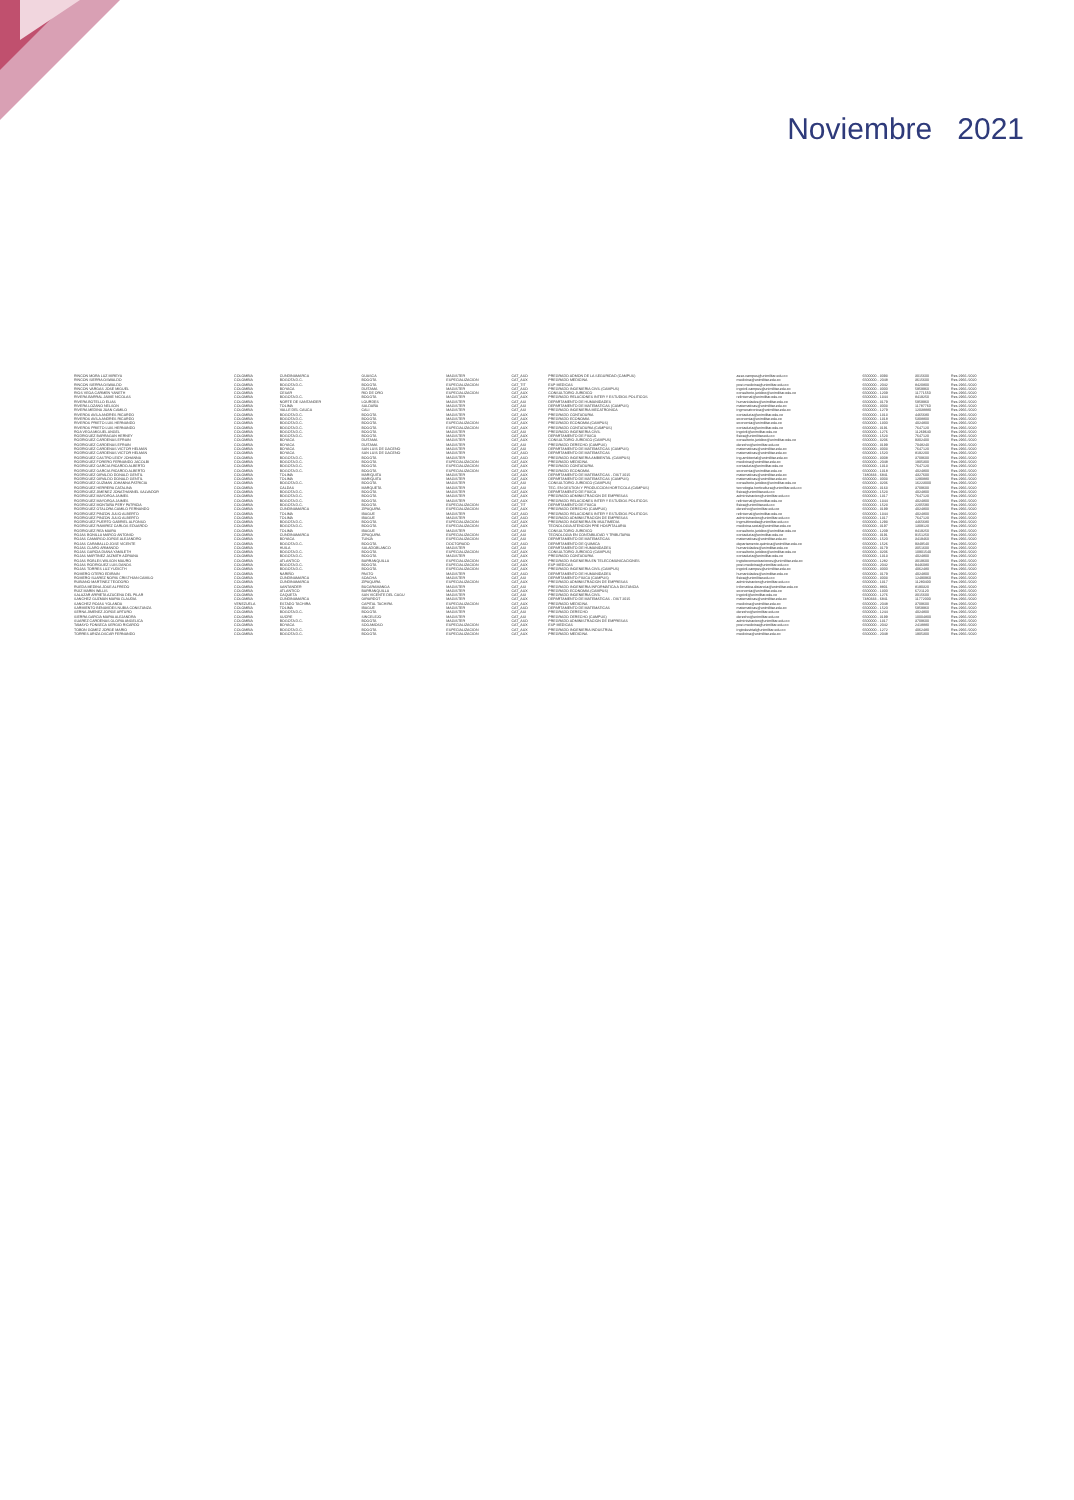Noviembre 2021
| RINCON MORA LUZ MIREYA | COLOMBIA | CUNDINAMARCA | GUASCA | MAGISTER | CAT_ASO | PREGRADO ADMON DE LA SEGURIDAD (CAMPUS) | asso.campus@unimilitar.edu.co | 6500000 - 3093 | 3015600 | Res 2966 /2020 |
| RINCON SIERRA OSWALDO | COLOMBIA | BOGOTA D.C. | BOGOTA | ESPECIALIZACION | CAT_AUX | PREGRADO MEDICINA | medicina@unimilitar.edu.co | 6500000 - 2048 | 3615600 | Res 2966 /2020 |
| RINCON SIERRA OSWALDO | COLOMBIA | BOGOTA D.C. | BOGOTA | ESPECIALIZACION | CAT_TIT | ESP MEDICAS | post.medicina@unimilitar.edu.co | 6500000 - 2042 | 8420800 | Res 2966 /2020 |
| RINCON VARGAS JOSE MIGUEL | COLOMBIA | BOYACA | DUITAMA | MAGISTER | CAT_ASO | PREGRADO INGENIERIA CIVIL (CAMPUS) | ingcivil.campus@unimilitar.edu.co | 6500000 - 3000 | 5959960 | Res 2966 /2020 |
| RIOS VEGA CARMEN YANETH | COLOMBIA | CESAR | RIO DE ORO | ESPECIALIZACION | CAT_AUX | CONSULTORIO JURIDICO | consultorio.juridico@unimilitar.edu.co | 6500000 - 1209 | 11771550 | Res 2966 /2020 |
| RIVERA BARRAL JAIME NICOLAS | COLOMBIA | BOGOTA D.C. | BOGOTA | MAGISTER | CAT_AUX | PREGRADO RELACIONES INTER Y ESTUDIOS POLITICOS | relinternal@unimilitar.edu.co | 6500000 - 1344 | 8419250 | Res 2966 /2020 |
| RIVERA BOTELLO ELIAS | COLOMBIA | NORTE DE SANTANDER | LOURDES | MAGISTER | CAT_ASI | DEPARTAMENTO DE HUMANIDADES | humanidades@unimilitar.edu.co | 6500000 - 3179 | 5959960 | Res 2966 /2020 |
| RIVERA LOZANO NELSON | COLOMBIA | TOLIMA | SALDAÑA | MAGISTER | CAT_ASI | DEPARTAMENTO DE MATEMATICAS (CAMPUS) | matematicas@unimilitar.edu.co | 6500000 - 3003 | 11787760 | Res 2966 /2020 |
| RIVERA MEDINA JUAN CAMILO | COLOMBIA | VALLE DEL CAUCA | CALI | MAGISTER | CAT_ASI | PREGRADO INGENIERIA MECATRONICA | ingmecatronica@unimilitar.edu.co | 6500000 - 1279 | 12038880 | Res 2966 /2020 |
| RIVEROS AVILA ANDRES RICARDO | COLOMBIA | BOGOTA D.C. | BOGOTA | MAGISTER | CAT_AUX | PREGRADO CONTADURIA | contaduria@unimilitar.edu.co | 6500000 - 1313 | 4465680 | Res 2966 /2020 |
| RIVEROS AVILA ANDRES RICARDO | COLOMBIA | BOGOTA D.C. | BOGOTA | MAGISTER | CAT_AUX | PREGRADO ECONOMIA | economia@unimilitar.edu.co | 6500000 - 1318 | 5308800 | Res 2966 /2020 |
| RIVEROS PRIETO LUIS HERNANDO | COLOMBIA | BOGOTA D.C. | BOGOTA | ESPECIALIZACION | CAT_AUX | PREGRADO ECONOMIA (CAMPUS) | economia@unimilitar.edu.co | 6500000 - 1300 | 4024800 | Res 2966 /2020 |
| RIVEROS PRIETO LUIS HERNANDO | COLOMBIA | BOGOTA D.C. | BOGOTA | ESPECIALIZACION | CAT_AUX | PREGRADO CONTADURIA (CAMPUS) | contaduria@unimilitar.edu.co | 6500000 - 3191 | 7647120 | Res 2966 /2020 |
| ROA VEGA MIGUEL ANGEL | COLOMBIA | BOGOTA D.C. | BOGOTA | MAGISTER | CAT_ASI | PREGRADO INGENIERIA CIVIL | ingcivil@unimilitar.edu.co | 6500000 - 1276 | 11269640 | Res 2966 /2020 |
| RODRIGUEZ BARRAGAN HERNEY | COLOMBIA | BOGOTA D.C. | BOGOTA | MAGISTER | CAT_AUX | DEPARTAMENTO DE FISICA | fisica@unimilitar.edu.co | 6500000 - 1523 | 7647120 | Res 2966 /2020 |
| RODRIGUEZ CARDENAS EFRAIN | COLOMBIA | BOYACA | DUITAMA | MAGISTER | CAT_AUX | CONSULTORIO JURIDICO (CAMPUS) | consultorio.juridico@unimilitar.edu.co | 6500000 - 3206 | 9302400 | Res 2966 /2020 |
| RODRIGUEZ CARDENAS EFRAIN | COLOMBIA | BOYACA | DUITAMA | MAGISTER | CAT_ASI | PREGRADO DERECHO (CAMPUS) | derecho@unimilitar.edu.co | 6500000 - 3199 | 7048240 | Res 2966 /2020 |
| RODRIGUEZ CARDENAS VICTOR HELMAN | COLOMBIA | BOYACA | SAN LUIS DE GACENO | MAGISTER | CAT_ASI | DEPARTAMENTO DE MATEMATICAS (CAMPUS) | matematicas@unimilitar.edu.co | 6500000 - 3003 | 7647120 | Res 2966 /2020 |
| RODRIGUEZ CARDENAS VICTOR HELMAN | COLOMBIA | BOYACA | SAN LUIS DE GACENO | MAGISTER | CAT_ASO | DEPARTAMENTO DE MATEMATICAS | matematicas@unimilitar.edu.co | 6500000 - 1520 | 8192200 | Res 2966 /2020 |
| RODRIGUEZ CASTRO LEIDY JOHANNA | COLOMBIA | BOGOTA D.C. | BOGOTA | MAGISTER | CAT_ASO | PREGRADO INGENIERIA AMBIENTAL (CAMPUS) | ing.ambiental@unimilitar.edu.co | 6500000 - 3008 | 3709600 | Res 2966 /2020 |
| RODRIGUEZ FORERO FERNANDO JACOLBI | COLOMBIA | BOGOTA D.C. | BOGOTA | ESPECIALIZACION | CAT_AUX | PREGRADO MEDICINA | medicina@unimilitar.edu.co | 6500000 - 2048 | 1905300 | Res 2966 /2020 |
| RODRIGUEZ GARCIA RICARDO ALBERTO | COLOMBIA | BOGOTA D.C. | BOGOTA | ESPECIALIZACION | CAT_AUX | PREGRADO CONTADURIA | contaduria@unimilitar.edu.co | 6500000 - 1313 | 7647120 | Res 2966 /2020 |
| RODRIGUEZ GARCIA RICARDO ALBERTO | COLOMBIA | BOGOTA D.C. | BOGOTA | ESPECIALIZACION | CAT_AUX | PREGRADO ECONOMIA | economia@unimilitar.edu.co | 6500000 - 1318 | 4024800 | Res 2966 /2020 |
| RODRIGUEZ GIRALDO DONALD GENTIL | COLOMBIA | TOLIMA | MARIQUITA | MAGISTER | CAT_AUX | DEPARTAMENTO DE MATEMATICAS - DIST 2015 | matematicas@unimilitar.edu.co | 7480333 - 6841 | 4327600 | Res 2966 /2020 |
| RODRIGUEZ GIRALDO DONALD GENTIL | COLOMBIA | TOLIMA | MARIQUITA | MAGISTER | CAT_AUX | DEPARTAMENTO DE MATEMATICAS (CAMPUS) | matematicas@unimilitar.edu.co | 6500000 - 3003 | 1290880 | Res 2966 /2020 |
| RODRIGUEZ GUZMAN JOHANNA PATRICIA | COLOMBIA | BOGOTA D.C. | BOGOTA | MAGISTER | CAT_ASI | CONSULTORIO JURIDICO (CAMPUS) | consultorio.juridico@unimilitar.edu.co | 6500000 - 3206 | 16223000 | Res 2966 /2020 |
| RODRIGUEZ HERRERA CATALINA | COLOMBIA | CALDAS | MARQUETA | MAGISTER | CAT_ASI | TEC. EN GESTION Y PRODUCCION HORTICOLA (CAMPUS) | tecnologia.horticultura@unimilitar.edu.co | 6500000 - 3163 | 3709600 | Res 2966 /2020 |
| RODRIGUEZ JIMENEZ JONATHANNEL SALVADOR | COLOMBIA | BOGOTA D.C. | BOGOTA | MAGISTER | CAT_AUX | DEPARTAMENTO DE FISICA | fisica@unimilitar.edu.co | 6500000 - 1523 | 4024800 | Res 2966 /2020 |
| RODRIGUEZ MAYORGA JAIMES | COLOMBIA | BOGOTA D.C. | BOGOTA | MAGISTER | CAT_AUX | PREGRADO ADMINISTRACION DE EMPRESAS | administracion@unimilitar.edu.co | 6500000 - 1317 | 7647120 | Res 2966 /2020 |
| RODRIGUEZ MAYORGA JAIMES | COLOMBIA | BOGOTA D.C. | BOGOTA | MAGISTER | CAT_AUX | PREGRADO RELACIONES INTER Y ESTUDIOS POLITICOS | relinternal@unimilitar.edu.co | 6500000 - 1344 | 4024800 | Res 2966 /2020 |
| RODRIGUEZ MONTAÑA PERY PATRICIA | COLOMBIA | BOGOTA D.C. | BOGOTA | ESPECIALIZACION | CAT_TIT | DEPARTAMENTO DE FISICA | fisica@unimilitar.edu.co | 6500000 - 1523 | 2205590 | Res 2966 /2020 |
| RODRIGUEZ OTALORA CAMILO FERNANDO | COLOMBIA | CUNDINAMARCA | ZIPAQUIRA | ESPECIALIZACION | CAT_AUX | PREGRADO DERECHO (CAMPUS) | derecho@unimilitar.edu.co | 6500000 - 3199 | 4024800 | Res 2966 /2020 |
| RODRIGUEZ PINZON JULIO ALBERTO | COLOMBIA | TOLIMA | IBAGUE | MAGISTER | CAT_ASO | PREGRADO RELACIONES INTER Y ESTUDIOS POLITICOS | relinternal@unimilitar.edu.co | 6500000 - 1344 | 4024800 | Res 2966 /2020 |
| RODRIGUEZ PINZON JULIO ALBERTO | COLOMBIA | TOLIMA | IBAGUE | MAGISTER | CAT_ASO | PREGRADO ADMINISTRACION DE EMPRESAS | administracion@unimilitar.edu.co | 6500000 - 1317 | 7647120 | Res 2966 /2020 |
| RODRIGUEZ PUERTO GABRIEL ALFONSO | COLOMBIA | BOGOTA D.C. | BOGOTA | ESPECIALIZACION | CAT_AUX | PREGRADO INGENIERIA EN MULTIMEDIA | ingmultimedia@unimilitar.edu.co | 6500000 - 1293 | 4465680 | Res 2966 /2020 |
| RODRIGUEZ RAMIREZ CARLOS EDUARDO | COLOMBIA | BOGOTA D.C. | BOGOTA | ESPECIALIZACION | CAT_AUX | TECNOLOGIA ATENCION PRE HOSPITALARIA | medicina.social@unimilitar.edu.co | 6500000 - 3197 | 1309120 | Res 2966 /2020 |
| RODRIGUEZ REA MAIRA | COLOMBIA | TOLIMA | IBAGUE | MAGISTER | CAT_ASI | CONSULTORIO JURIDICO | consultorio.juridico@unimilitar.edu.co | 6500000 - 1209 | 8419250 | Res 2966 /2020 |
| ROJAS BONILLA MARCO ANTONIO | COLOMBIA | CUNDINAMARCA | ZIPAQUIRA | ESPECIALIZACION | CAT_ASI | TECNOLOGIA EN CONTABILIDAD Y TRIBUTARIA | contaduria@unimilitar.edu.co | 6500000 - 3191 | 9151250 | Res 2966 /2020 |
| ROJAS CAMARGO JORGE ALEJANDRO | COLOMBIA | BOYACA | TUNJA | ESPECIALIZACION | CAT_ASI | DEPARTAMENTO DE MATEMATICAS | matematicas@unimilitar.edu.co | 6500000 - 1520 | 3419460 | Res 2966 /2020 |
| ROJAS CARABALLO JOSE VICENTE | COLOMBIA | BOGOTA D.C. | BOGOTA | DOCTORADO | CAT_ASO | DEPARTAMENTO DE QUIMICA | departamento.quimica@unimilitar.edu.co | 6500000 - 1526 | 9349540 | Res 2966 /2020 |
| ROJAS CLARO ARMANDO | COLOMBIA | HUILA | SALADOBLANCO | MAGISTER | CAT_ASI | DEPARTAMENTO DE HUMANIDADES | humanidades@unimilitar.edu.co | 6500000 - 3179 | 3051600 | Res 2966 /2020 |
| ROJAS GARCIA DIANA YAMILETH | COLOMBIA | BOGOTA D.C. | BOGOTA | ESPECIALIZACION | CAT_AUX | CONSULTORIO JURIDICO (CAMPUS) | consultorio.juridico@unimilitar.edu.co | 6500000 - 3206 | 10901540 | Res 2966 /2020 |
| ROJAS MARTINEZ JAZMITH ADRIANA | COLOMBIA | BOGOTA D.C. | BOGOTA | MAGISTER | CAT_AUX | PREGRADO CONTADURIA | contaduria@unimilitar.edu.co | 6500000 - 1313 | 4024800 | Res 2966 /2020 |
| ROJAS ROBLES WILSON MAURO | COLOMBIA | ATLANTICO | BARRANQUILLA | ESPECIALIZACION | CAT_AUX | PREGRADO INGENIERIA EN TELECOMUNICACIONES | ingtelecomunicaciones@unimilitar.edu.co | 6500000 - 1282 | 3019600 | Res 2966 /2020 |
| ROJAS RODRIGUEZ LUIS DANOS | COLOMBIA | BOGOTA D.C. | BOGOTA | ESPECIALIZACION | CAT_AUX | ESP MEDICAS | post.medicina@unimilitar.edu.co | 6500000 - 2042 | 9446080 | Res 2966 /2020 |
| ROJAS TORRES LUZ YUDICTH | COLOMBIA | BOGOTA D.C. | BOGOTA | ESPECIALIZACION | CAT_AUX | PREGRADO INGENIERIA CIVIL (CAMPUS) | ingcivil.campus@unimilitar.edu.co | 6500000 - 3000 | 4062480 | Res 2966 /2020 |
| ROMERO OTERO EDIRAIN | COLOMBIA | NARIÑO | PASTO | MAGISTER | CAT_ASO | DEPARTAMENTO DE HUMANIDADES | humanidades@unimilitar.edu.co | 6500000 - 3179 | 4024800 | Res 2966 /2020 |
| ROMERO SUAREZ NORIS CRISTHIAN CAMILO | COLOMBIA | CUNDINAMARCA | SOACHA | MAGISTER | CAT_ASI | DEPARTAMENTO FISICA (CAMPUS) | fisica@unimilitar.edu.co | 6500000 - 3003 | 12490960 | Res 2966 /2020 |
| RUBIANO MARTINEZ TEODORO | COLOMBIA | CUNDINAMARCA | ZIPAQUIRA | ESPECIALIZACION | CAT_AUX | PREGRADO ADMINISTRACION DE EMPRESAS | administracion@unimilitar.edu.co | 6500000 - 1317 | 11280400 | Res 2966 /2020 |
| RUEDA MEDINA JOSE ALFREDO | COLOMBIA | SANTANDER | BUCARAMANGA | MAGISTER | CAT_ASI | PREGRADO INGENIERIA INFORMATICA A DISTANCIA | infomatica.distancia@unimilitar.edu.co | 6500000 - 8801 | 8190320 | Res 2966 /2020 |
| RUIZ MARIN WILLIS | COLOMBIA | ATLANTICO | BARRANQUILLA | MAGISTER | CAT_AUX | PREGRADO ECONOMIA (CAMPUS) | economia@unimilitar.edu.co | 6500000 - 1300 | 6721120 | Res 2966 /2020 |
| SALAZAR ARRIETA AZUCENA DEL PILAR | COLOMBIA | CAQUETA | SAN VICENTE DEL CAGU | MAGISTER | CAT_ASI | PREGRADO INGENIERIA CIVIL | ingcivil@unimilitar.edu.co | 6500000 - 1276 | 3015600 | Res 2966 /2020 |
| SANCHEZ GUZMAN MARIA CLAUDIA | COLOMBIA | CUNDINAMARCA | GIRARDOT | MAGISTER | CAT_AUX | DEPARTAMENTO DE MATEMATICAS - DIST 2015 | matematicas@unimilitar.edu.co | 7480333 - 6841 | 11772000 | Res 2966 /2020 |
| SANCHEZ ROJAS YOLANDA | VENEZUELA | ESTADO TACHIRA | CAPITAL TACHIRA | ESPECIALIZACION | CAT_AUX | PREGRADO MEDICINA | medicina@unimilitar.edu.co | 6500000 - 2048 | 3709600 | Res 2966 /2020 |
| SARMIENTO BENAVIDES NUBIA CONSTANZA | COLOMBIA | TOLIMA | IBAGUE | MAGISTER | CAT_ASO | DEPARTAMENTO DE MATEMATICAS | matematicas@unimilitar.edu.co | 6500000 - 1520 | 5959960 | Res 2966 /2020 |
| SERNA JIMENEZ JORGE ARTURO | COLOMBIA | BOGOTA D.C. | BOGOTA | MAGISTER | CAT_ASI | PREGRADO DERECHO | derecho@unimilitar.edu.co | 6500000 - 1244 | 4024800 | Res 2966 /2020 |
| SIERRA GARCIA MARIA ALEJANDRA | COLOMBIA | SUCRE | SINCELEJO | MAGISTER | CAT_ASI | PREGRADO DERECHO (CAMPUS) | derecho@unimilitar.edu.co | 6500000 - 3199 | 10004800 | Res 2966 /2020 |
| SUAREZ CARDENAS GLORIA ANGELICA | COLOMBIA | BOGOTA D.C. | BOGOTA | MAGISTER | CAT_ASO | PREGRADO ADMINISTRACION DE EMPRESAS | administracion@unimilitar.edu.co | 6500000 - 1317 | 3709600 | Res 2966 /2020 |
| TAMAYO FONSECA SERGIO RICARDO | COLOMBIA | BOYACA | SOGAMOSO | ESPECIALIZACION | CAT_AUX | ESP MEDICAS | post.medicina@unimilitar.edu.co | 6500000 - 2042 | 2418880 | Res 2966 /2020 |
| TOBON GOMEZ JORGE MARIO | COLOMBIA | BOGOTA D.C. | BOGOTA | ESPECIALIZACION | CAT_AUX | PREGRADO INGENIERIA INDUSTRIAL | ingindustrial@unimilitar.edu.co | 6500000 - 1272 | 4062480 | Res 2966 /2020 |
| TORRES ARIZA OSCAR FERNANDO | COLOMBIA | BOGOTA D.C. | BOGOTA | ESPECIALIZACION | CAT_AUX | PREGRADO MEDICINA | medicina@unimilitar.edu.co | 6500000 - 2048 | 1905300 | Res 2966 /2020 |